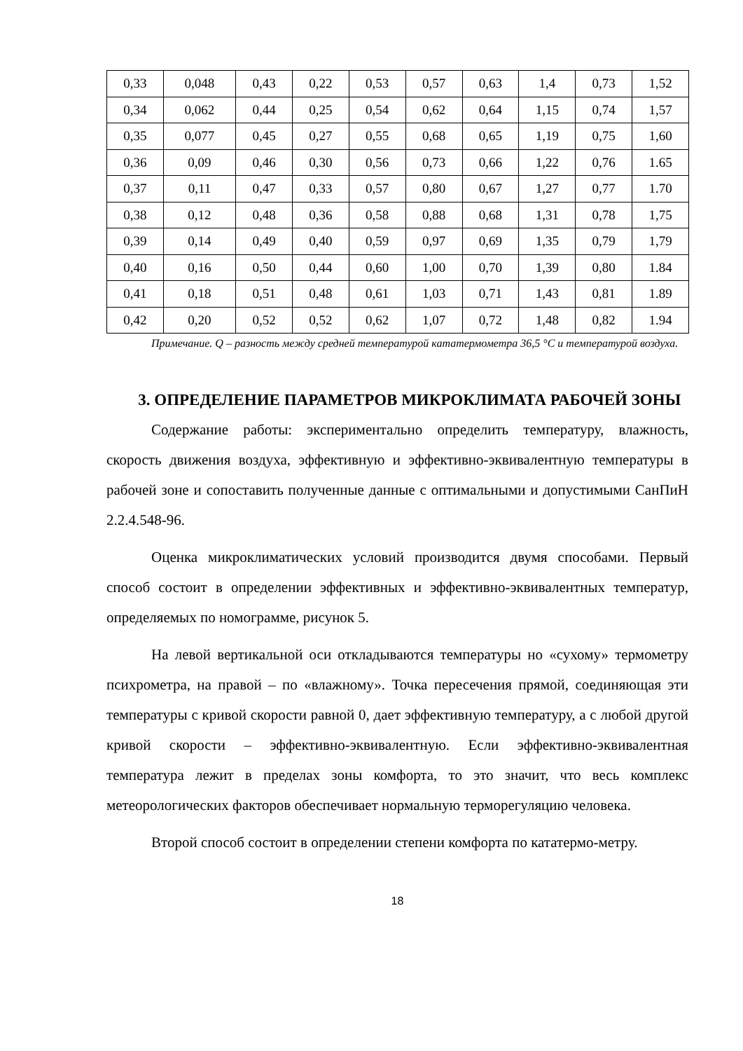| 0,33 | 0,048 | 0,43 | 0,22 | 0,53 | 0,57 | 0,63 | 1,4 | 0,73 | 1,52 |
| 0,34 | 0,062 | 0,44 | 0,25 | 0,54 | 0,62 | 0,64 | 1,15 | 0,74 | 1,57 |
| 0,35 | 0,077 | 0,45 | 0,27 | 0,55 | 0,68 | 0,65 | 1,19 | 0,75 | 1,60 |
| 0,36 | 0,09 | 0,46 | 0,30 | 0,56 | 0,73 | 0,66 | 1,22 | 0,76 | 1.65 |
| 0,37 | 0,11 | 0,47 | 0,33 | 0,57 | 0,80 | 0,67 | 1,27 | 0,77 | 1.70 |
| 0,38 | 0,12 | 0,48 | 0,36 | 0,58 | 0,88 | 0,68 | 1,31 | 0,78 | 1,75 |
| 0,39 | 0,14 | 0,49 | 0,40 | 0,59 | 0,97 | 0,69 | 1,35 | 0,79 | 1,79 |
| 0,40 | 0,16 | 0,50 | 0,44 | 0,60 | 1,00 | 0,70 | 1,39 | 0,80 | 1.84 |
| 0,41 | 0,18 | 0,51 | 0,48 | 0,61 | 1,03 | 0,71 | 1,43 | 0,81 | 1.89 |
| 0,42 | 0,20 | 0,52 | 0,52 | 0,62 | 1,07 | 0,72 | 1,48 | 0,82 | 1.94 |
Примечание. Q – разность между средней температурой кататермометра 36,5 °С и температурой воздуха.
3. ОПРЕДЕЛЕНИЕ ПАРАМЕТРОВ МИКРОКЛИМАТА РАБОЧЕЙ ЗОНЫ
Содержание работы: экспериментально определить температуру, влажность, скорость движения воздуха, эффективную и эффективно-эквивалентную температуры в рабочей зоне и сопоставить полученные данные с оптимальными и допустимыми СанПиН 2.2.4.548-96.
Оценка микроклиматических условий производится двумя способами. Первый способ состоит в определении эффективных и эффективно-эквивалентных температур, определяемых по номограмме, рисунок 5.
На левой вертикальной оси откладываются температуры но «сухому» термометру психрометра, на правой – по «влажному». Точка пересечения прямой, соединяющая эти температуры с кривой скорости равной 0, дает эффективную температуру, а с любой другой кривой скорости – эффективно-эквивалентную. Если эффективно-эквивалентная температура лежит в пределах зоны комфорта, то это значит, что весь комплекс метеорологических факторов обеспечивает нормальную терморегуляцию человека.
Второй способ состоит в определении степени комфорта по кататермо-метру.
18